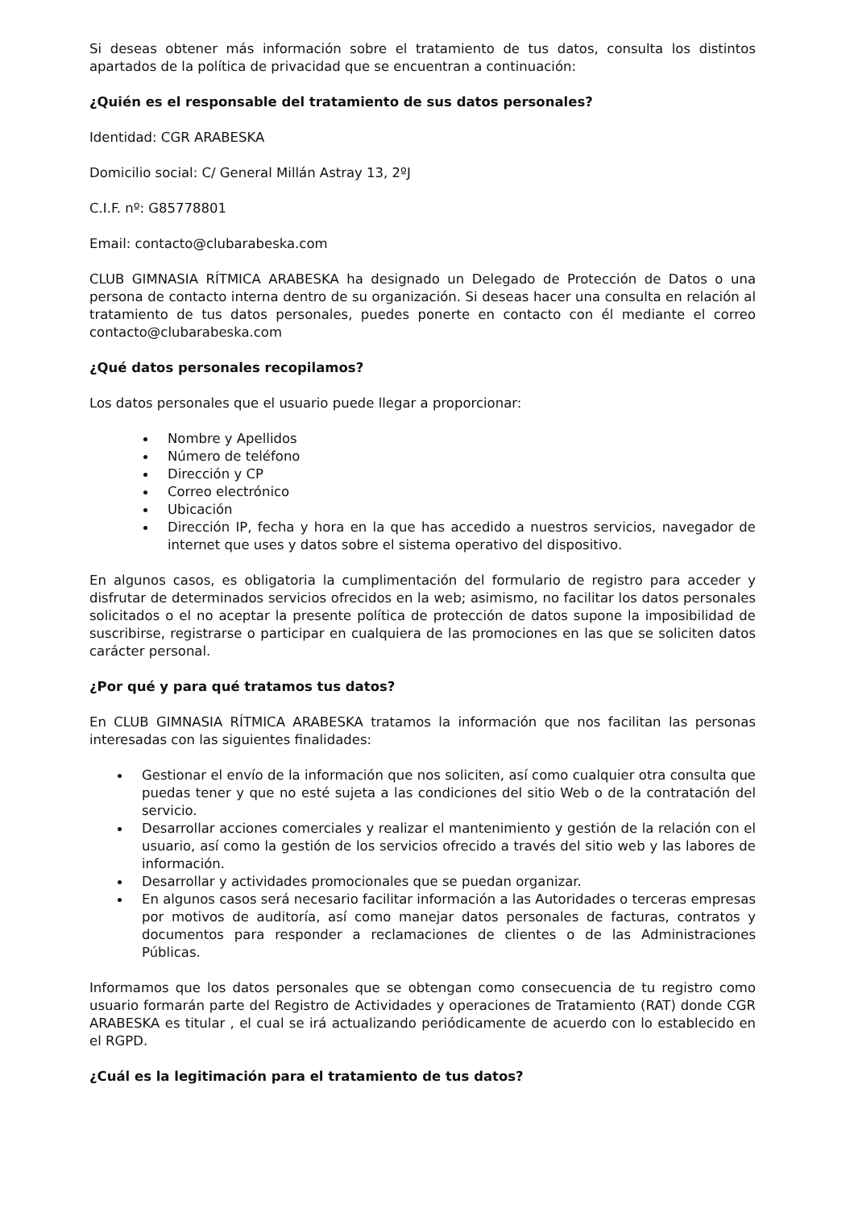Si deseas obtener más información sobre el tratamiento de tus datos, consulta los distintos apartados de la política de privacidad que se encuentran a continuación:
¿Quién es el responsable del tratamiento de sus datos personales?
Identidad: CGR ARABESKA
Domicilio social: C/ General Millán Astray 13, 2ºJ
C.I.F. nº: G85778801
Email: contacto@clubarabeska.com
CLUB GIMNASIA RÍTMICA ARABESKA ha designado un Delegado de Protección de Datos o una persona de contacto interna dentro de su organización. Si deseas hacer una consulta en relación al tratamiento de tus datos personales, puedes ponerte en contacto con él mediante el correo contacto@clubarabeska.com
¿Qué datos personales recopilamos?
Los datos personales que el usuario puede llegar a proporcionar:
Nombre y Apellidos
Número de teléfono
Dirección y CP
Correo electrónico
Ubicación
Dirección IP, fecha y hora en la que has accedido a nuestros servicios, navegador de internet que uses y datos sobre el sistema operativo del dispositivo.
En algunos casos, es obligatoria la cumplimentación del formulario de registro para acceder y disfrutar de determinados servicios ofrecidos en la web; asimismo, no facilitar los datos personales solicitados o el no aceptar la presente política de protección de datos supone la imposibilidad de suscribirse, registrarse o participar en cualquiera de las promociones en las que se soliciten datos carácter personal.
¿Por qué y para qué tratamos tus datos?
En CLUB GIMNASIA RÍTMICA ARABESKA tratamos la información que nos facilitan las personas interesadas con las siguientes finalidades:
Gestionar el envío de la información que nos soliciten, así como cualquier otra consulta que puedas tener y que no esté sujeta a las condiciones del sitio Web o de la contratación del servicio.
Desarrollar acciones comerciales y realizar el mantenimiento y gestión de la relación con el usuario, así como la gestión de los servicios ofrecido a través del sitio web y las labores de información.
Desarrollar y actividades promocionales que se puedan organizar.
En algunos casos será necesario facilitar información a las Autoridades o terceras empresas por motivos de auditoría, así como manejar datos personales de facturas, contratos y documentos para responder a reclamaciones de clientes o de las Administraciones Públicas.
Informamos que los datos personales que se obtengan como consecuencia de tu registro como usuario formarán parte del Registro de Actividades y operaciones de Tratamiento (RAT) donde CGR ARABESKA es titular , el cual se irá actualizando periódicamente de acuerdo con lo establecido en el RGPD.
¿Cuál es la legitimación para el tratamiento de tus datos?